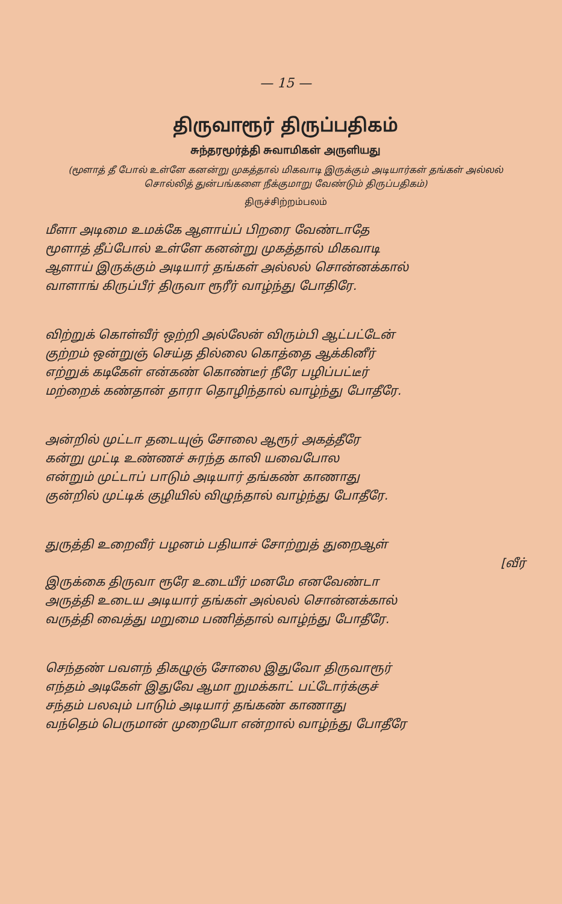— 15 —
திருவாரூர் திருப்பதிகம்
சுந்தரமூர்த்தி சுவாமிகள் அருளியது
(மூளாத் தீ போல் உள்ளே கனன்று முகத்தால் மிகவாடி இருக்கும் அடியார்கள் தங்கள் அல்லல் சொல்லித் துன்பங்களை நீக்குமாறு வேண்டும் திருப்பதிகம்)
திருச்சிற்றம்பலம்
மீளா அடிமை உமக்கே ஆளாய்ப் பிறரை வேண்டாதே
மூளாத் தீப்போல் உள்ளே கனன்று முகத்தால் மிகவாடி
ஆளாய் இருக்கும் அடியார் தங்கள் அல்லல் சொன்னக்கால்
வாளாங் கிருப்பீர் திருவா ரூரீர் வாழ்ந்து போதிரே.
விற்றுக் கொள்வீர் ஒற்றி அல்லேன் விரும்பி ஆட்பட்டேன்
குற்றம் ஒன்றுஞ் செய்த தில்லை கொத்தை ஆக்கினீர்
எற்றுக் கடிகேள் என்கண் கொண்டீர் நீரே பழிப்பட்டீர்
மற்றைக் கண்தான் தாரா தொழிந்தால் வாழ்ந்து போதீரே.
அன்றில் முட்டா தடையுஞ் சோலை ஆரூர் அகத்தீரே
கன்று முட்டி உண்ணச் சுரந்த காலி யவைபோல
என்றும் முட்டாப் பாடும் அடியார் தங்கண் காணாது
குன்றில் முட்டிக் குழியில் விழுந்தால் வாழ்ந்து போதீரே.
துருத்தி உறைவீர் பழனம் பதியாச் சோற்றுத் துறைஆள்
[வீர்
இருக்கை திருவா ரூரே உடையீர் மனமே எனவேண்டா
அருத்தி உடைய அடியார் தங்கள் அல்லல் சொன்னக்கால்
வருத்தி வைத்து மறுமை பணித்தால் வாழ்ந்து போதீரே.
செந்தண் பவளந் திகழுஞ் சோலை இதுவோ திருவாரூர்
எந்தம் அடிகேள் இதுவே ஆமா றுமக்காட் பட்டோர்க்குச்
சந்தம் பலவும் பாடும் அடியார் தங்கண் காணாது
வந்தெம் பெருமான் முறையோ என்றால் வாழ்ந்து போதீரே